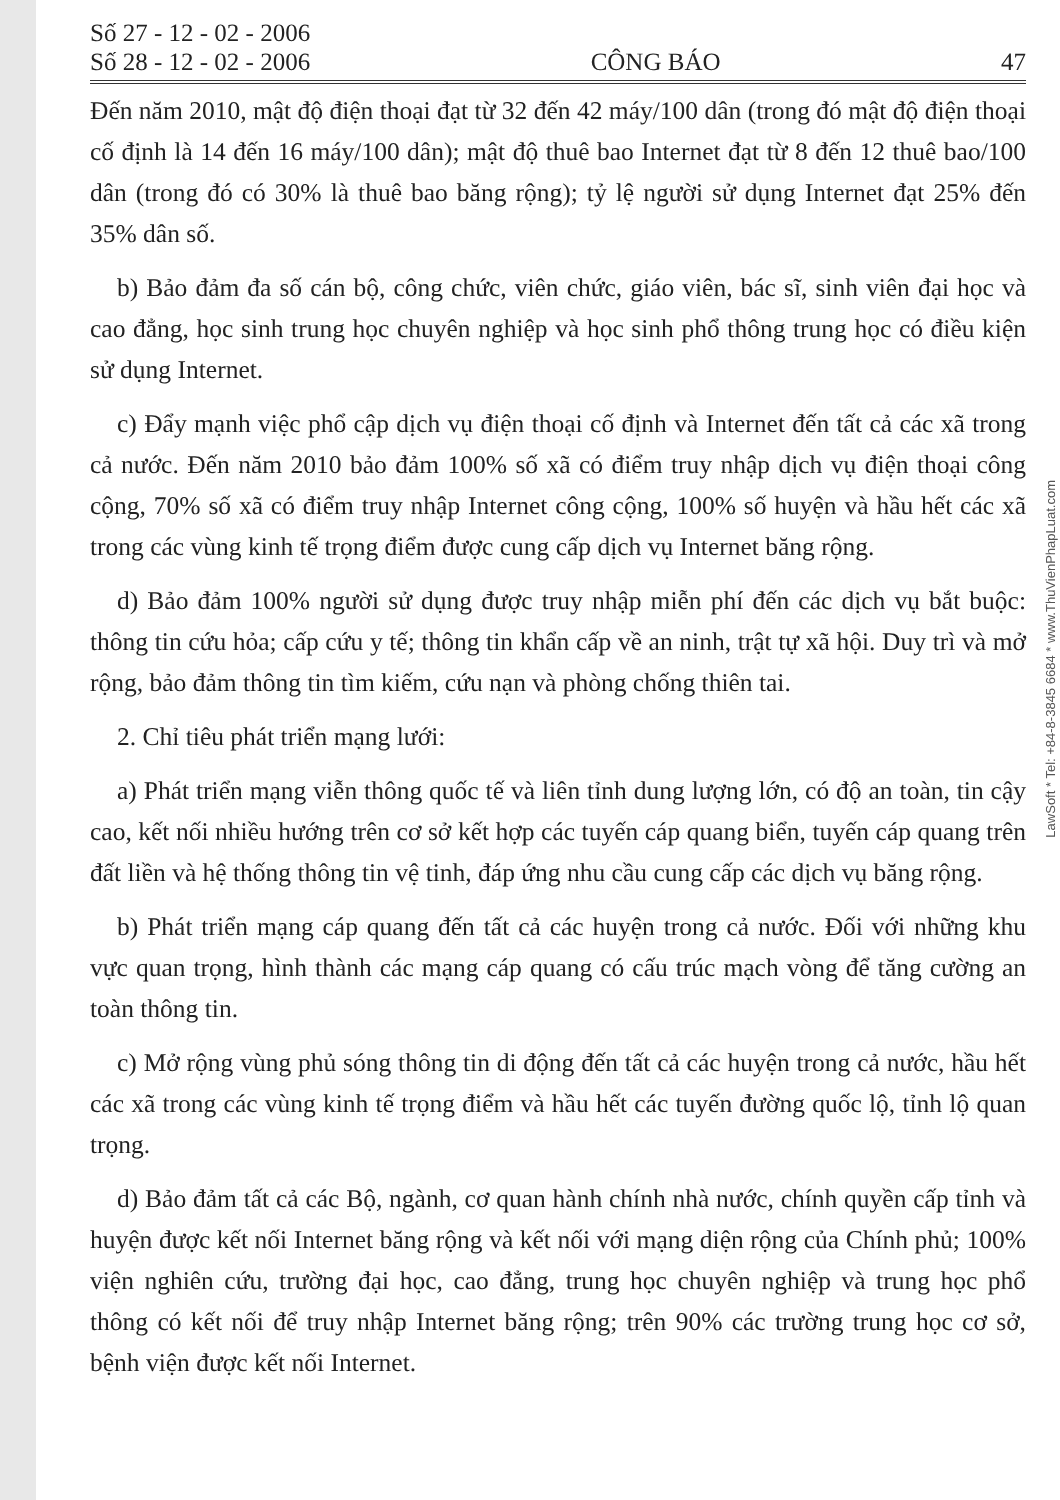Số 27 - 12 - 02 - 2006
Số 28 - 12 - 02 - 2006
CÔNG BÁO
47
Đến năm 2010, mật độ điện thoại đạt từ 32 đến 42 máy/100 dân (trong đó mật độ điện thoại cố định là 14 đến 16 máy/100 dân); mật độ thuê bao Internet đạt từ 8 đến 12 thuê bao/100 dân (trong đó có 30% là thuê bao băng rộng); tỷ lệ người sử dụng Internet đạt 25% đến 35% dân số.
b) Bảo đảm đa số cán bộ, công chức, viên chức, giáo viên, bác sĩ, sinh viên đại học và cao đẳng, học sinh trung học chuyên nghiệp và học sinh phổ thông trung học có điều kiện sử dụng Internet.
c) Đẩy mạnh việc phổ cập dịch vụ điện thoại cố định và Internet đến tất cả các xã trong cả nước. Đến năm 2010 bảo đảm 100% số xã có điểm truy nhập dịch vụ điện thoại công cộng, 70% số xã có điểm truy nhập Internet công cộng, 100% số huyện và hầu hết các xã trong các vùng kinh tế trọng điểm được cung cấp dịch vụ Internet băng rộng.
d) Bảo đảm 100% người sử dụng được truy nhập miễn phí đến các dịch vụ bắt buộc: thông tin cứu hỏa; cấp cứu y tế; thông tin khẩn cấp về an ninh, trật tự xã hội. Duy trì và mở rộng, bảo đảm thông tin tìm kiếm, cứu nạn và phòng chống thiên tai.
2. Chỉ tiêu phát triển mạng lưới:
a) Phát triển mạng viễn thông quốc tế và liên tỉnh dung lượng lớn, có độ an toàn, tin cậy cao, kết nối nhiều hướng trên cơ sở kết hợp các tuyến cáp quang biển, tuyến cáp quang trên đất liền và hệ thống thông tin vệ tinh, đáp ứng nhu cầu cung cấp các dịch vụ băng rộng.
b) Phát triển mạng cáp quang đến tất cả các huyện trong cả nước. Đối với những khu vực quan trọng, hình thành các mạng cáp quang có cấu trúc mạch vòng để tăng cường an toàn thông tin.
c) Mở rộng vùng phủ sóng thông tin di động đến tất cả các huyện trong cả nước, hầu hết các xã trong các vùng kinh tế trọng điểm và hầu hết các tuyến đường quốc lộ, tỉnh lộ quan trọng.
d) Bảo đảm tất cả các Bộ, ngành, cơ quan hành chính nhà nước, chính quyền cấp tỉnh và huyện được kết nối Internet băng rộng và kết nối với mạng diện rộng của Chính phủ; 100% viện nghiên cứu, trường đại học, cao đẳng, trung học chuyên nghiệp và trung học phổ thông có kết nối để truy nhập Internet băng rộng; trên 90% các trường trung học cơ sở, bệnh viện được kết nối Internet.
LawSoft * Tel: +84-8-3845 6684 * www.ThuVienPhapLuat.com